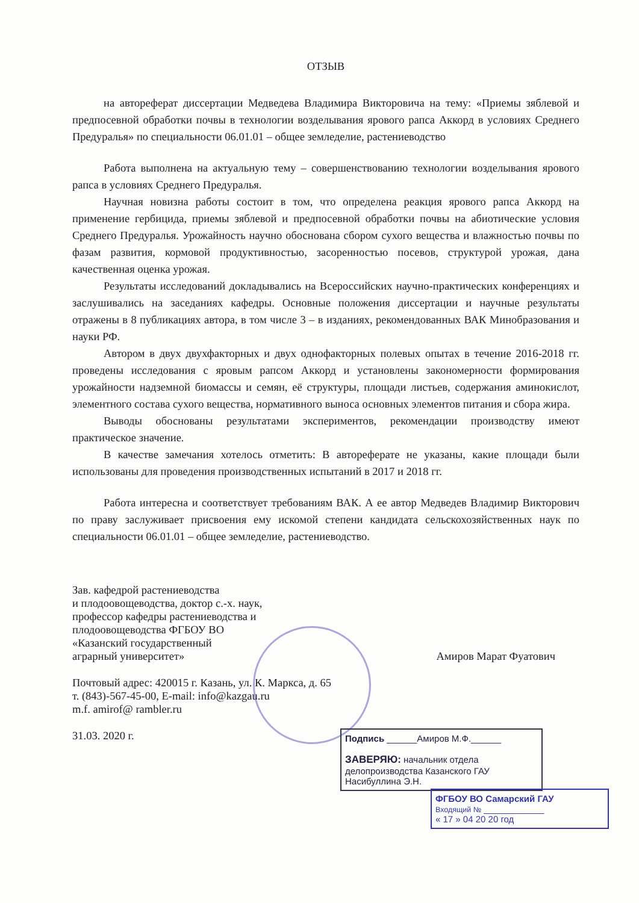ОТЗЫВ
на автореферат диссертации Медведева Владимира Викторовича на тему: «Приемы зяблевой и предпосевной обработки почвы в технологии возделывания ярового рапса Аккорд в условиях Среднего Предуралья» по специальности 06.01.01 – общее земледелие, растениеводство
Работа выполнена на актуальную тему – совершенствованию технологии возделывания ярового рапса в условиях Среднего Предуралья.
Научная новизна работы состоит в том, что определена реакция ярового рапса Аккорд на применение гербицида, приемы зяблевой и предпосевной обработки почвы на абиотические условия Среднего Предуралья. Урожайность научно обоснована сбором сухого вещества и влажностью почвы по фазам развития, кормовой продуктивностью, засоренностью посевов, структурой урожая, дана качественная оценка урожая.
Результаты исследований докладывались на Всероссийских научно-практических конференциях и заслушивались на заседаниях кафедры. Основные положения диссертации и научные результаты отражены в 8 публикациях автора, в том числе 3 – в изданиях, рекомендованных ВАК Минобразования и науки РФ.
Автором в двух двухфакторных и двух однофакторных полевых опытах в течение 2016-2018 гг. проведены исследования с яровым рапсом Аккорд и установлены закономерности формирования урожайности надземной биомассы и семян, её структуры, площади листьев, содержания аминокислот, элементного состава сухого вещества, нормативного выноса основных элементов питания и сбора жира.
Выводы обоснованы результатами экспериментов, рекомендации производству имеют практическое значение.
В качестве замечания хотелось отметить: В автореферате не указаны, какие площади были использованы для проведения производственных испытаний в 2017 и 2018 гг.
Работа интересна и соответствует требованиям ВАК. А ее автор Медведев Владимир Викторович по праву заслуживает присвоения ему искомой степени кандидата сельскохозяйственных наук по специальности 06.01.01 – общее земледелие, растениеводство.
Зав. кафедрой растениеводства
и плодоовощеводства, доктор с.-х. наук,
профессор кафедры растениеводства и
плодоовощеводства ФГБОУ ВО
«Казанский государственный
аграрный университет»
Амиров Марат Фуатович
Почтовый адрес: 420015 г. Казань, ул. К. Маркса, д. 65
т. (843)-567-45-00, E-mail: info@kazgau.ru
m.f. amirof@ rambler.ru
31.03. 2020 г.
Подпись ______Амиров М.Ф.______
ЗАВЕРЯЮ: начальник отдела делопроизводства Казанского ГАУ
Насибуллина Э.Н.
ФГБОУ ВО Самарский ГАУ
Входящий № ____________
« 17 » 04 20 20 год